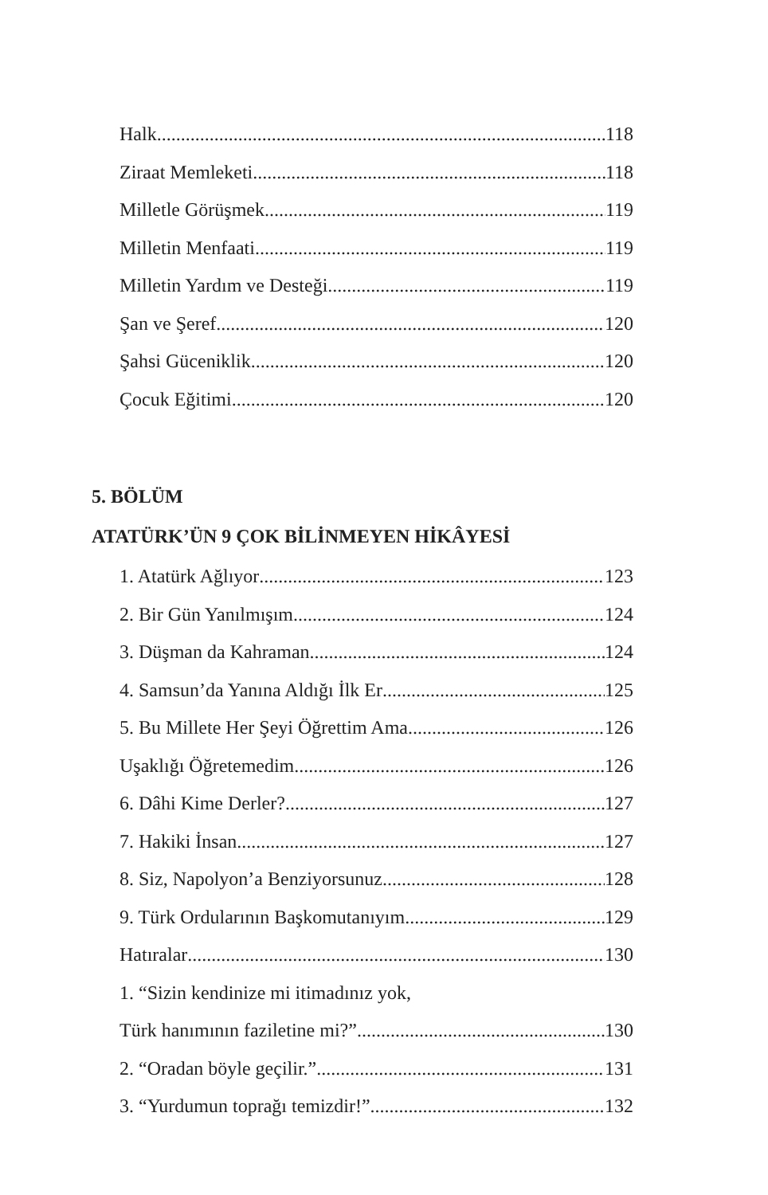Halk 118
Ziraat Memleketi 118
Milletle Görüşmek 119
Milletin Menfaati 119
Milletin Yardım ve Desteği 119
Şan ve Şeref 120
Şahsi Güceniklik 120
Çocuk Eğitimi 120
5. BÖLÜM
ATATÜRK’ÜN 9 ÇOK BİLİNMEYEN HİKÂYESİ
1. Atatürk Ağlıyor 123
2. Bir Gün Yanılmışım 124
3. Düşman da Kahraman 124
4. Samsun’da Yanına Aldığı İlk Er 125
5. Bu Millete Her Şeyi Öğrettim Ama 126
Uşaklığı Öğretemedim 126
6. Dâhi Kime Derler? 127
7. Hakiki İnsan 127
8. Siz, Napolyon’a Benziyorsunuz 128
9. Türk Ordularının Başkomutanıyım 129
Hatıralar 130
1. “Sizin kendinize mi itimadınız yok,
Türk hanımının faziletine mi?” 130
2. “Oradan böyle geçilir.” 131
3. “Yurdumun toprağı temizdir!” 132